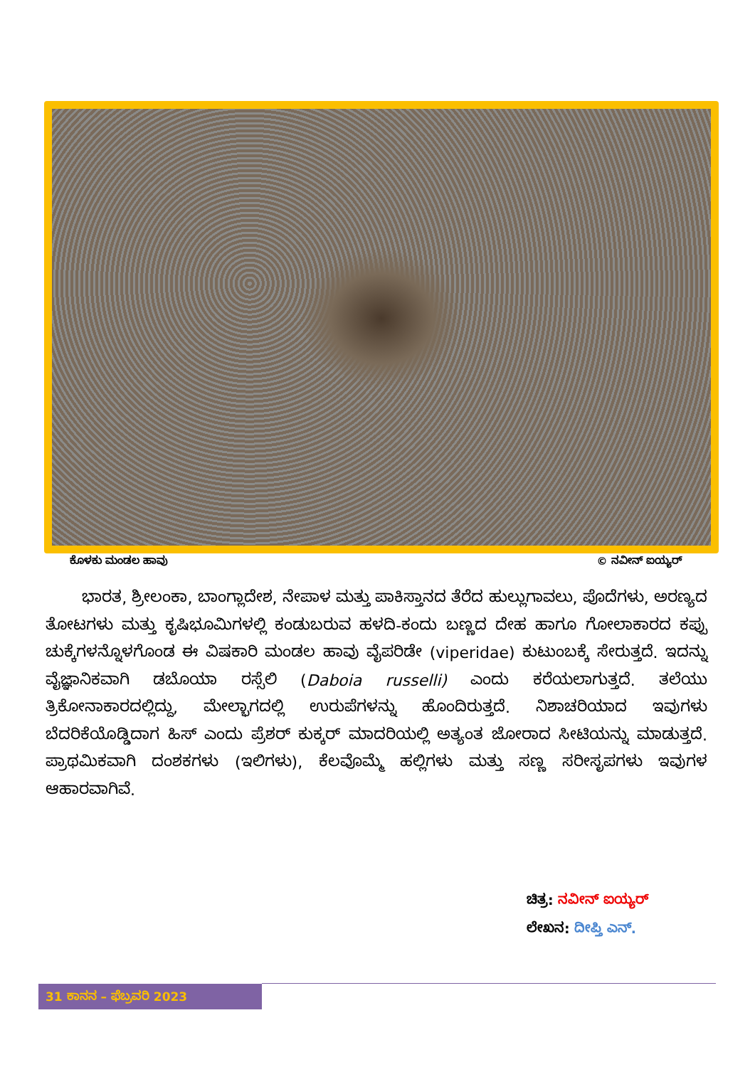ಕೊಳಕು ಮಂಡಲ ಹಾವು © ನವೀನ್ ಐಯ್ಯರ್
   ಭಾರತ, ಶ್ರೀಲಂಕಾ, ಬಾಂಗ್ಲಾದೇಶ, ನೇಪಾಳ ಮತ್ತು ಪಾಕಿಸ್ತಾನದ ತೆರೆದ ಹುಲ್ಲುಗಾವಲು, ಪೊದೆಗಳು, ಅರಣ್ಯದ ತೋಟಗಳು ಮತ್ತು ಕೃಷಿಭೂಮಿಗಳಲ್ಲಿ ಕಂಡುಬರುವ ಹಳದಿ-ಕಂದು ಬಣ್ಣದ ದೇಹ ಹಾಗೂ ಗೋಲಾಕಾರದ ಕಪ್ಪು ಚುಕ್ಕೆಗಳನ್ನೊಳಗೊಂಡ ಈ ವಿಷಕಾರಿ ಮಂಡಲ ಹಾವು ವೈಪರಿಡೇ (viperidae) ಕುಟುಂಬಕ್ಕೆ ಸೇರುತ್ತದೆ. ಇದನ್ನು ವೈಜ್ಞಾನಿಕವಾಗಿ ಡಬೊಯಾ ರಸ್ಸೆಲಿ (Daboia russelli) ಎಂದು ಕರೆಯಲಾಗುತ್ತದೆ. ತಲೆಯು ತ್ರಿಕೋನಾಕಾರದಲ್ಲಿದ್ದು, ಮೇಲ್ಭಾಗದಲ್ಲಿ ಉರುಪೆಗಳನ್ನು ಹೊಂದಿರುತ್ತದೆ. ನಿಶಾಚರಿಯಾದ ಇವುಗಳು ಬೆದರಿಕೆಯೊಡ್ಡಿದಾಗ ಹಿಸ್ ಎಂದು ಪ್ರೆಶರ್ ಕುಕ್ಕರ್ ಮಾದರಿಯಲ್ಲಿ ಅತ್ಯಂತ ಜೋರಾದ ಸೀಟಿಯನ್ನು ಮಾಡುತ್ತದೆ. ಪ್ರಾಥಮಿಕವಾಗಿ ದಂಶಕಗಳು (ಇಲಿಗಳು), ಕೆಲವೊಮ್ಮೆ ಹಲ್ಲಿಗಳು ಮತ್ತು ಸಣ್ಣ ಸರೀಸೃಪಗಳು ಇವುಗಳ ಆಹಾರವಾಗಿವೆ.
ಚಿತ್ರ: ನವೀನ್ ಐಯ್ಯರ್
ಲೇಖನ: ದೀಪ್ತಿ ಎನ್.
31 ಕಾನನ – ಫೆಬ್ರವರಿ 2023